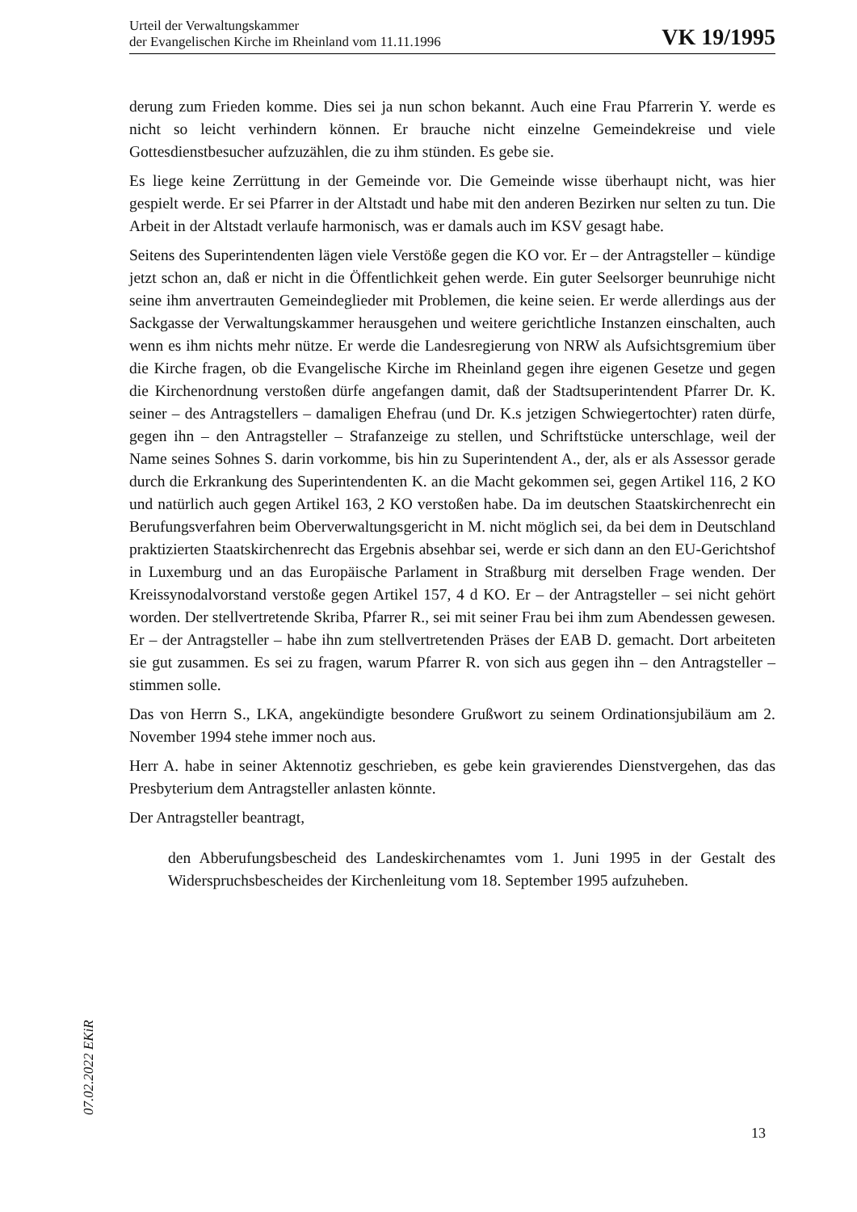Urteil der Verwaltungskammer
der Evangelischen Kirche im Rheinland vom 11.11.1996
VK 19/1995
derung zum Frieden komme. Dies sei ja nun schon bekannt. Auch eine Frau Pfarrerin Y. werde es nicht so leicht verhindern können. Er brauche nicht einzelne Gemeindekreise und viele Gottesdienstbesucher aufzuzählen, die zu ihm stünden. Es gebe sie.
Es liege keine Zerrüttung in der Gemeinde vor. Die Gemeinde wisse überhaupt nicht, was hier gespielt werde. Er sei Pfarrer in der Altstadt und habe mit den anderen Bezirken nur selten zu tun. Die Arbeit in der Altstadt verlaufe harmonisch, was er damals auch im KSV gesagt habe.
Seitens des Superintendenten lägen viele Verstöße gegen die KO vor. Er – der Antragsteller – kündige jetzt schon an, daß er nicht in die Öffentlichkeit gehen werde. Ein guter Seelsorger beunruhige nicht seine ihm anvertrauten Gemeindeglieder mit Problemen, die keine seien. Er werde allerdings aus der Sackgasse der Verwaltungskammer herausgehen und weitere gerichtliche Instanzen einschalten, auch wenn es ihm nichts mehr nütze. Er werde die Landesregierung von NRW als Aufsichtsgremium über die Kirche fragen, ob die Evangelische Kirche im Rheinland gegen ihre eigenen Gesetze und gegen die Kirchenordnung verstoßen dürfe angefangen damit, daß der Stadtsuperintendent Pfarrer Dr. K. seiner – des Antragstellers – damaligen Ehefrau (und Dr. K.s jetzigen Schwiegertochter) raten dürfe, gegen ihn – den Antragsteller – Strafanzeige zu stellen, und Schriftstücke unterschlage, weil der Name seines Sohnes S. darin vorkomme, bis hin zu Superintendent A., der, als er als Assessor gerade durch die Erkrankung des Superintendenten K. an die Macht gekommen sei, gegen Artikel 116, 2 KO und natürlich auch gegen Artikel 163, 2 KO verstoßen habe. Da im deutschen Staatskirchenrecht ein Berufungsverfahren beim Oberverwaltungsgericht in M. nicht möglich sei, da bei dem in Deutschland praktizierten Staatskirchenrecht das Ergebnis absehbar sei, werde er sich dann an den EU-Gerichtshof in Luxemburg und an das Europäische Parlament in Straßburg mit derselben Frage wenden. Der Kreissynodalvorstand verstoße gegen Artikel 157, 4 d KO. Er – der Antragsteller – sei nicht gehört worden. Der stellvertretende Skriba, Pfarrer R., sei mit seiner Frau bei ihm zum Abendessen gewesen. Er – der Antragsteller – habe ihn zum stellvertretenden Präses der EAB D. gemacht. Dort arbeiteten sie gut zusammen. Es sei zu fragen, warum Pfarrer R. von sich aus gegen ihn – den Antragsteller – stimmen solle.
Das von Herrn S., LKA, angekündigte besondere Grußwort zu seinem Ordinationsjubiläum am 2. November 1994 stehe immer noch aus.
Herr A. habe in seiner Aktennotiz geschrieben, es gebe kein gravierendes Dienstvergehen, das das Presbyterium dem Antragsteller anlasten könnte.
Der Antragsteller beantragt,
den Abberufungsbescheid des Landeskirchenamtes vom 1. Juni 1995 in der Gestalt des Widerspruchsbescheides der Kirchenleitung vom 18. September 1995 aufzuheben.
07.02.2022 EKiR
13